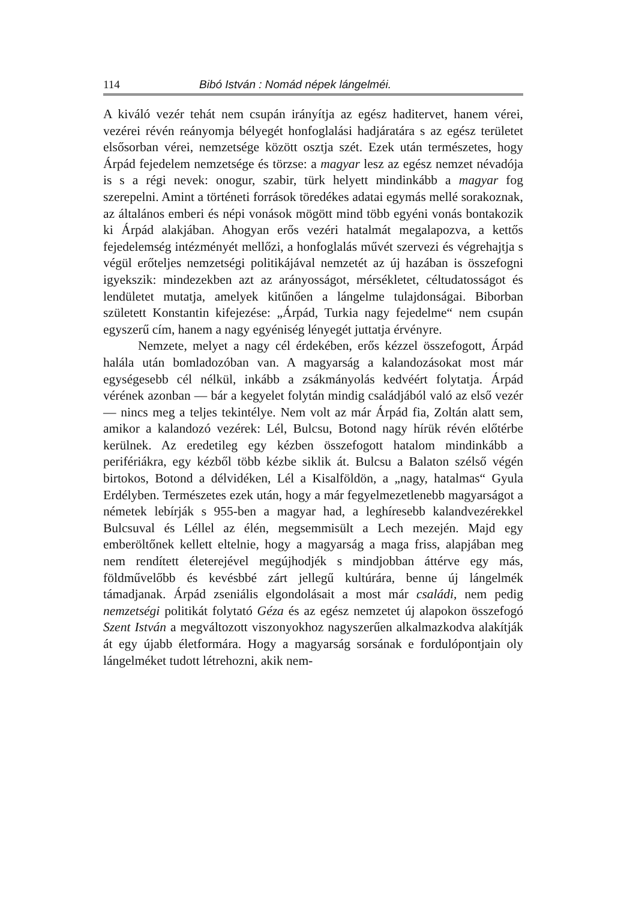114 Bibó István : Nomád népek lángelméi.
A kiváló vezér tehát nem csupán irányítja az egész haditervet, hanem vérei, vezérei révén reányomja bélyegét honfoglalási hadjáratára s az egész területet elsősorban vérei, nemzetsége között osztja szét. Ezek után természetes, hogy Árpád fejedelem nemzetsége és törzse: a magyar lesz az egész nemzet névadója is s a régi nevek: onogur, szabir, türk helyett mindinkább a magyar fog szerepelni. Amint a történeti források töredékes adatai egymás mellé sorakoznak, az általános emberi és népi vonások mögött mind több egyéni vonás bontakozik ki Árpád alakjában. Ahogyan erős vezéri hatalmát megalapozva, a kettős fejedelemség intézményét mellőzi, a honfoglalás művét szervezi és végrehajtja s végül erőteljes nemzetségi politikájával nemzetét az új hazában is összefogni igyekszik: mindezekben azt az arányosságot, mérsékletet, céltudatosságot és lendületet mutatja, amelyek kitűnően a lángelme tulajdonságai. Biborban született Konstantin kifejezése: „Árpád, Turkia nagy fejedelme“ nem csupán egyszerű cím, hanem a nagy egyéniség lényegét juttatja érvényre.
Nemzete, melyet a nagy cél érdekében, erős kézzel összefogott, Árpád halála után bomladozóban van. A magyarság a kalandozásokat most már egységesebb cél nélkül, inkább a zsákmányolás kedvéért folytatja. Árpád vérének azonban — bár a kegyelet folytán mindig családjából való az első vezér — nincs meg a teljes tekintélye. Nem volt az már Árpád fia, Zoltán alatt sem, amikor a kalandozó vezérek: Lél, Bulcsu, Botond nagy hírük révén előtérbe kerülnek. Az eredetileg egy kézben összefogott hatalom mindinkább a perifériákra, egy kézből több kézbe siklik át. Bulcsu a Balaton szélső végén birtokos, Botond a délvidéken, Lél a Kisalföldön, a „nagy, hatalmas“ Gyula Erdélyben. Természetes ezek után, hogy a már fegyelmezetlenebb magyarságot a németek lebírják s 955-ben a magyar had, a leghíresebb kalandvezérekkel Bulcsuval és Léllel az élén, megsemmisült a Lech mezején. Majd egy emberöltőnek kellett eltelnie, hogy a magyarság a maga friss, alapjában meg nem rendített életerejével megújhodjék s mindjobban áttérve egy más, földművelőbb és kevésbbé zárt jellegű kultúrára, benne új lángelmék támadjanak. Árpád zseniális elgondolásait a most már családi, nem pedig nemzetségi politikát folytató Géza és az egész nemzetet új alapokon összefogó Szent István a megváltozott viszonyokhoz nagyszerűen alkalmazkodva alakítják át egy újabb életformára. Hogy a magyarság sorsának e fordulópontjain oly lángelméket tudott létrehozni, akik nem-